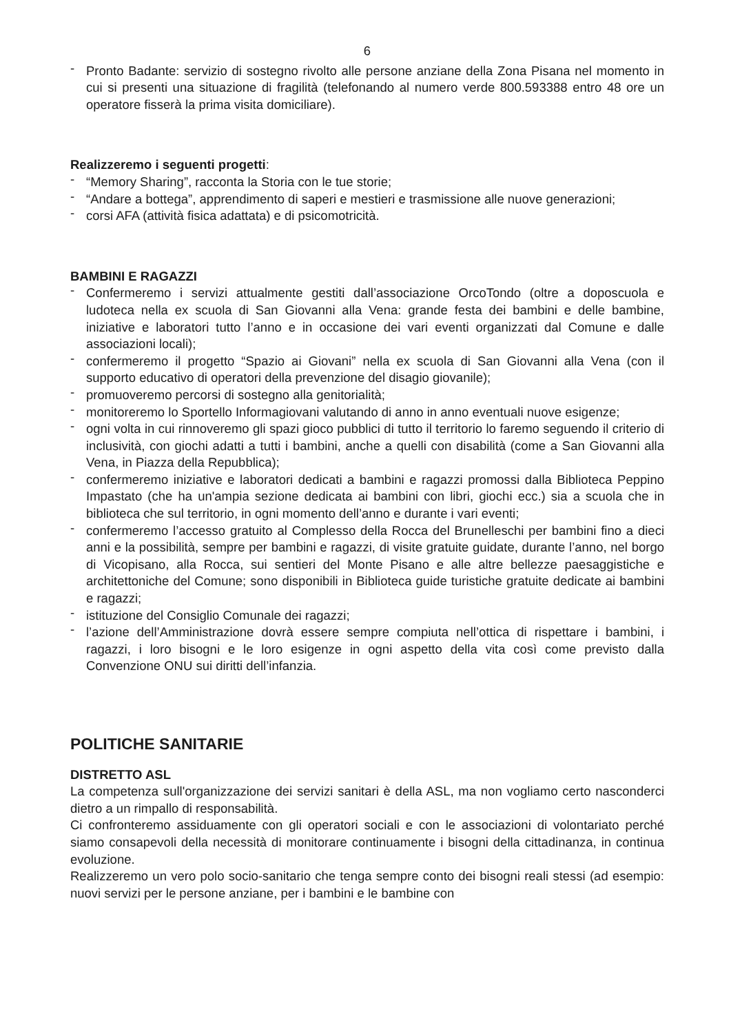6
- Pronto Badante: servizio di sostegno rivolto alle persone anziane della Zona Pisana nel momento in cui si presenti una situazione di fragilità (telefonando al numero verde 800.593388 entro 48 ore un operatore fisserà la prima visita domiciliare).
Realizzeremo i seguenti progetti:
- “Memory Sharing”, racconta la Storia con le tue storie;
- “Andare a bottega”, apprendimento di saperi e mestieri e trasmissione alle nuove generazioni;
- corsi AFA (attività fisica adattata) e di psicomotricità.
BAMBINI E RAGAZZI
- Confermeremo i servizi attualmente gestiti dall’associazione OrcoTondo (oltre a doposcuola e ludoteca nella ex scuola di San Giovanni alla Vena: grande festa dei bambini e delle bambine, iniziative e laboratori tutto l’anno e in occasione dei vari eventi organizzati dal Comune e dalle associazioni locali);
- confermeremo il progetto “Spazio ai Giovani” nella ex scuola di San Giovanni alla Vena (con il supporto educativo di operatori della prevenzione del disagio giovanile);
- promuoveremo percorsi di sostegno alla genitorialità;
- monitoreremo lo Sportello Informagiovani valutando di anno in anno eventuali nuove esigenze;
- ogni volta in cui rinnoveremo gli spazi gioco pubblici di tutto il territorio lo faremo seguendo il criterio di inclusività, con giochi adatti a tutti i bambini, anche a quelli con disabilità (come a San Giovanni alla Vena, in Piazza della Repubblica);
- confermeremo iniziative e laboratori dedicati a bambini e ragazzi promossi dalla Biblioteca Peppino Impastato (che ha un'ampia sezione dedicata ai bambini con libri, giochi ecc.) sia a scuola che in biblioteca che sul territorio, in ogni momento dell’anno e durante i vari eventi;
- confermeremo l’accesso gratuito al Complesso della Rocca del Brunelleschi per bambini fino a dieci anni e la possibilità, sempre per bambini e ragazzi, di visite gratuite guidate, durante l’anno, nel borgo di Vicopisano, alla Rocca, sui sentieri del Monte Pisano e alle altre bellezze paesaggistiche e architettoniche del Comune; sono disponibili in Biblioteca guide turistiche gratuite dedicate ai bambini e ragazzi;
- istituzione del Consiglio Comunale dei ragazzi;
- l’azione dell’Amministrazione dovrà essere sempre compiuta nell’ottica di rispettare i bambini, i ragazzi, i loro bisogni e le loro esigenze in ogni aspetto della vita così come previsto dalla Convenzione ONU sui diritti dell’infanzia.
POLITICHE SANITARIE
DISTRETTO ASL
La competenza sull'organizzazione dei servizi sanitari è della ASL, ma non vogliamo certo nasconderci dietro a un rimpallo di responsabilità.
Ci confronteremo assiduamente con gli operatori sociali e con le associazioni di volontariato perché siamo consapevoli della necessità di monitorare continuamente i bisogni della cittadinanza, in continua evoluzione.
Realizzeremo un vero polo socio-sanitario che tenga sempre conto dei bisogni reali stessi (ad esempio: nuovi servizi per le persone anziane, per i bambini e le bambine con